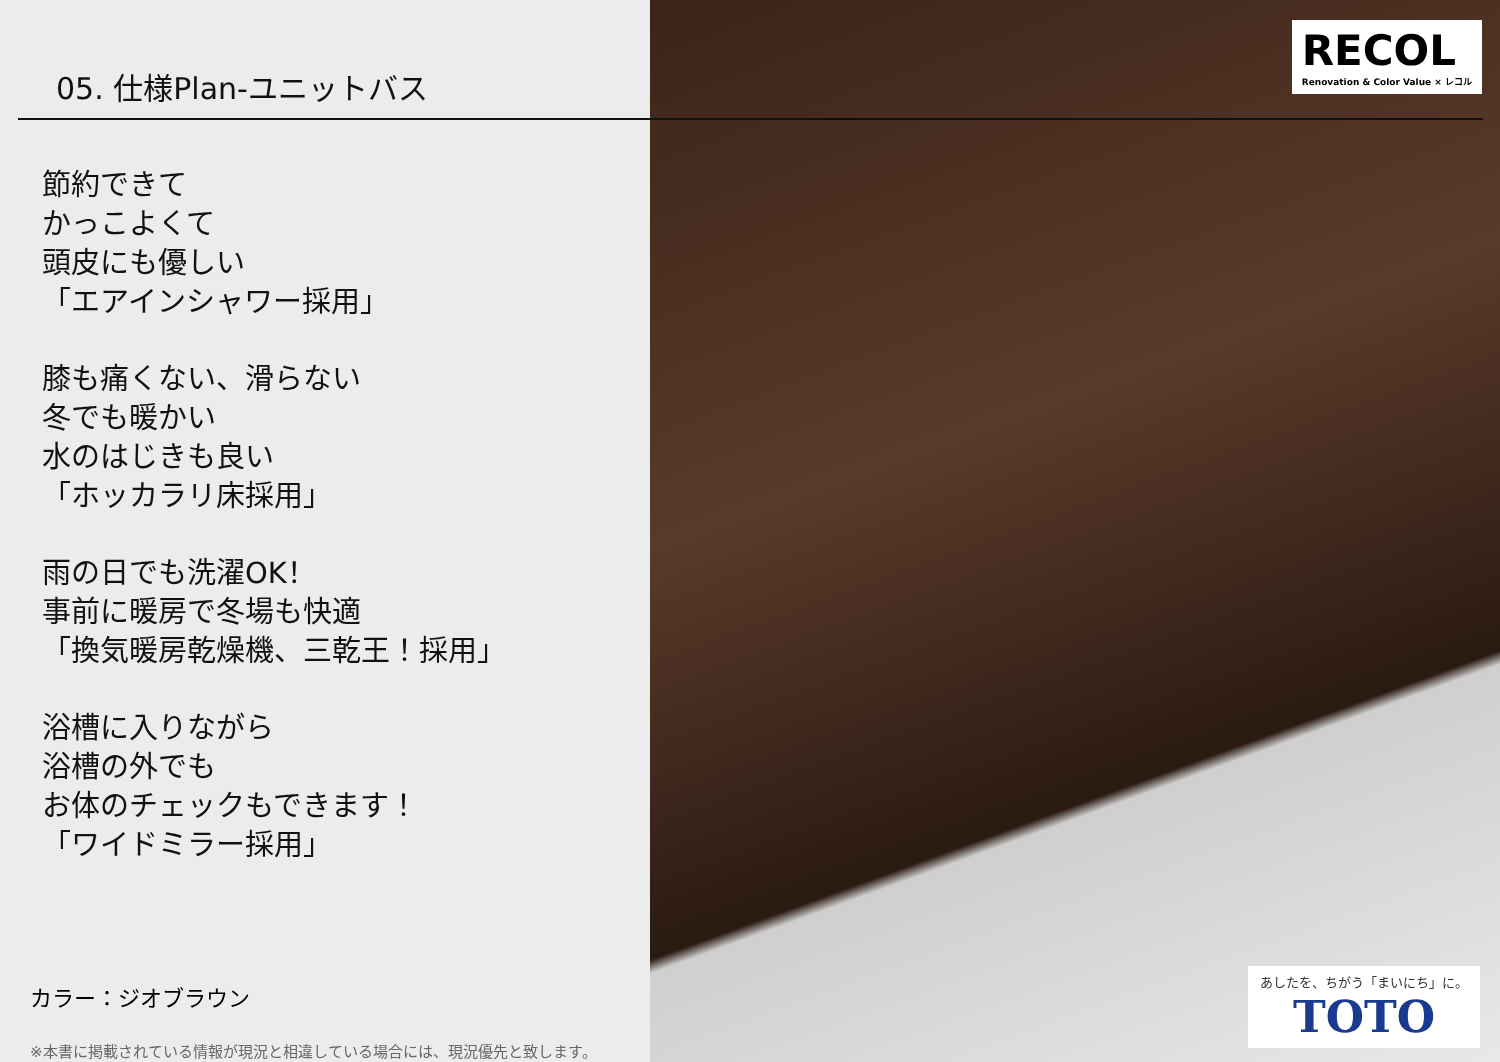05. 仕様Plan-ユニットバス
節約できて
かっこよくて
頭皮にも優しい
「エアインシャワー採用」
膝も痛くない、滑らない
冬でも暖かい
水のはじきも良い
「ホッカラリ床採用」
雨の日でも洗濯OK！
事前に暖房で冬場も快適
「換気暖房乾燥機、三乾王！採用」
浴槽に入りながら
浴槽の外でも
お体のチェックもできます！
「ワイドミラー採用」
カラー：ジオブラウン
※本書に掲載されている情報が現況と相違している場合には、現況優先と致します。
RECOL
Renovation & Color Value × レコル
あしたを、ちがう「まいにち」に。
TOTO